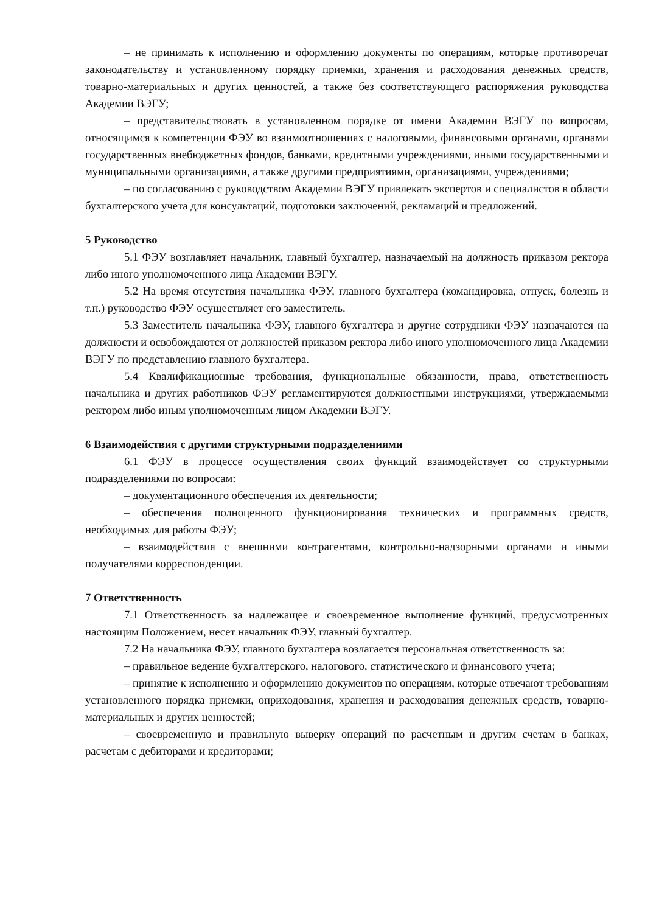– не принимать к исполнению и оформлению документы по операциям, которые противоречат законодательству и установленному порядку приемки, хранения и расходования денежных средств, товарно-материальных и других ценностей, а также без соответствующего распоряжения руководства Академии ВЭГУ;
– представительствовать в установленном порядке от имени Академии ВЭГУ по вопросам, относящимся к компетенции ФЭУ во взаимоотношениях с налоговыми, финансовыми органами, органами государственных внебюджетных фондов, банками, кредитными учреждениями, иными государственными и муниципальными организациями, а также другими предприятиями, организациями, учреждениями;
– по согласованию с руководством Академии ВЭГУ привлекать экспертов и специалистов в области бухгалтерского учета для консультаций, подготовки заключений, рекламаций и предложений.
5 Руководство
5.1 ФЭУ возглавляет начальник, главный бухгалтер, назначаемый на должность приказом ректора либо иного уполномоченного лица Академии ВЭГУ.
5.2 На время отсутствия начальника ФЭУ, главного бухгалтера (командировка, отпуск, болезнь и т.п.) руководство ФЭУ осуществляет его заместитель.
5.3 Заместитель начальника ФЭУ, главного бухгалтера и другие сотрудники ФЭУ назначаются на должности и освобождаются от должностей приказом ректора либо иного уполномоченного лица Академии ВЭГУ по представлению главного бухгалтера.
5.4 Квалификационные требования, функциональные обязанности, права, ответственность начальника и других работников ФЭУ регламентируются должностными инструкциями, утверждаемыми ректором либо иным уполномоченным лицом Академии ВЭГУ.
6 Взаимодействия с другими структурными подразделениями
6.1 ФЭУ в процессе осуществления своих функций взаимодействует со структурными подразделениями по вопросам:
– документационного обеспечения их деятельности;
– обеспечения полноценного функционирования технических и программных средств, необходимых для работы ФЭУ;
– взаимодействия с внешними контрагентами, контрольно-надзорными органами и иными получателями корреспонденции.
7 Ответственность
7.1 Ответственность за надлежащее и своевременное выполнение функций, предусмотренных настоящим Положением, несет начальник ФЭУ, главный бухгалтер.
7.2 На начальника ФЭУ, главного бухгалтера возлагается персональная ответственность за:
– правильное ведение бухгалтерского, налогового, статистического и финансового учета;
– принятие к исполнению и оформлению документов по операциям, которые отвечают требованиям установленного порядка приемки, оприходования, хранения и расходования денежных средств, товарно-материальных и других ценностей;
– своевременную и правильную выверку операций по расчетным и другим счетам в банках, расчетам с дебиторами и кредиторами;